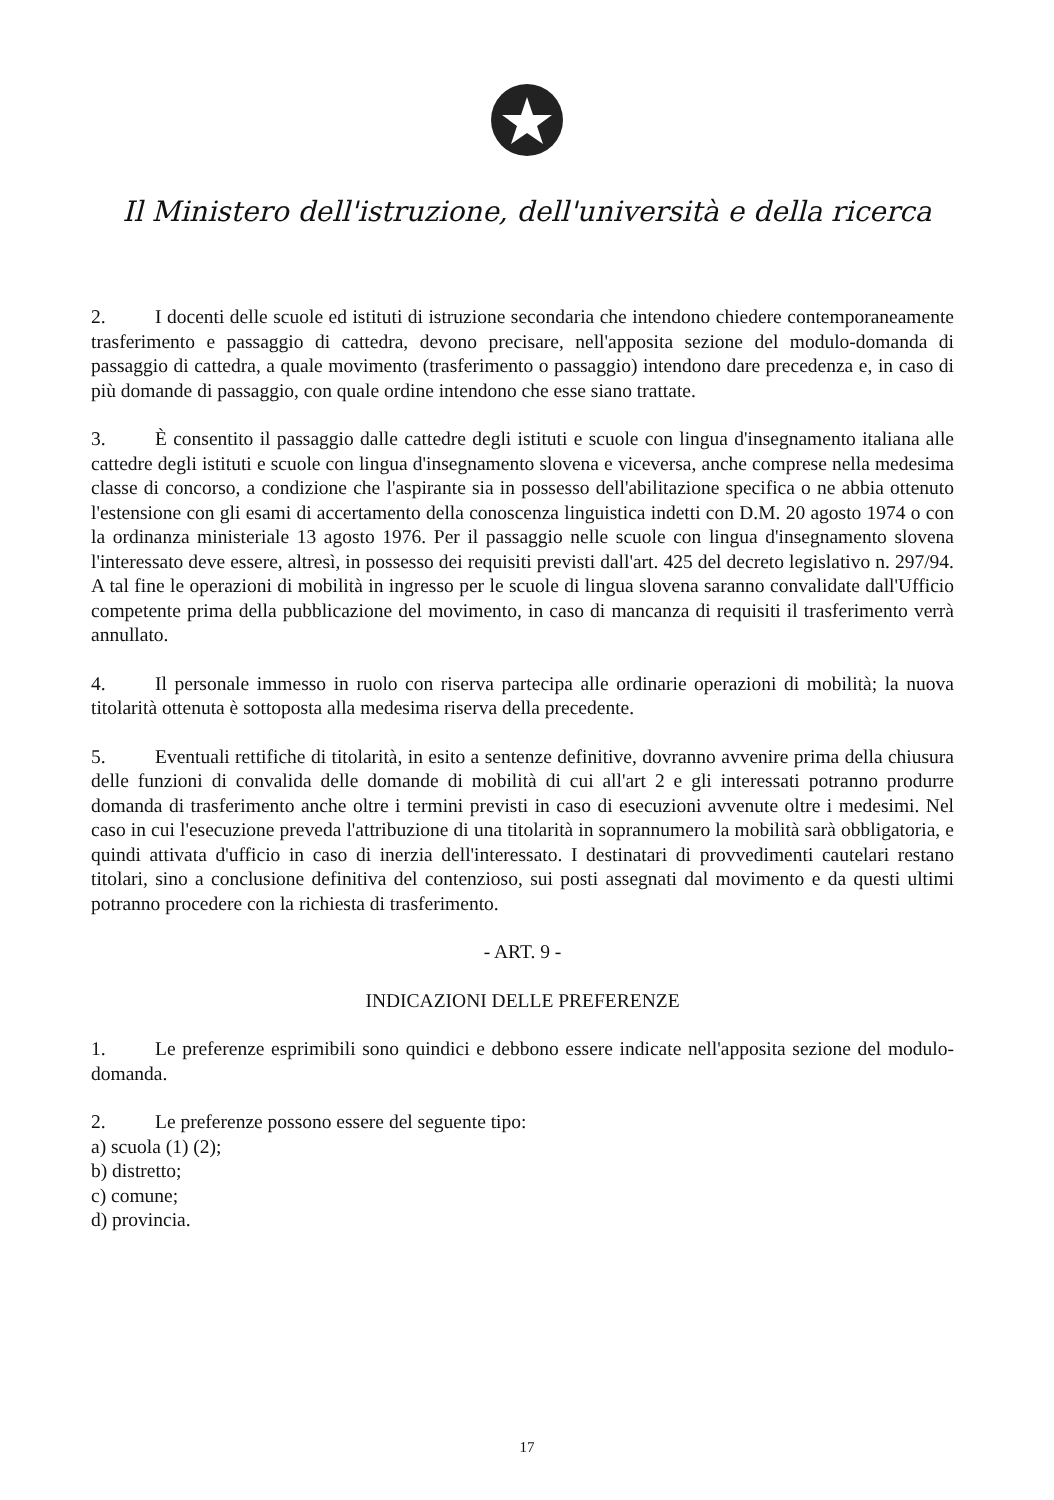Il Ministero dell'istruzione, dell'università e della ricerca
2. I docenti delle scuole ed istituti di istruzione secondaria che intendono chiedere contemporaneamente trasferimento e passaggio di cattedra, devono precisare, nell'apposita sezione del modulo-domanda di passaggio di cattedra, a quale movimento (trasferimento o passaggio) intendono dare precedenza e, in caso di più domande di passaggio, con quale ordine intendono che esse siano trattate.
3. È consentito il passaggio dalle cattedre degli istituti e scuole con lingua d'insegnamento italiana alle cattedre degli istituti e scuole con lingua d'insegnamento slovena e viceversa, anche comprese nella medesima classe di concorso, a condizione che l'aspirante sia in possesso dell'abilitazione specifica o ne abbia ottenuto l'estensione con gli esami di accertamento della conoscenza linguistica indetti con D.M. 20 agosto 1974 o con la ordinanza ministeriale 13 agosto 1976. Per il passaggio nelle scuole con lingua d'insegnamento slovena l'interessato deve essere, altresì, in possesso dei requisiti previsti dall'art. 425 del decreto legislativo n. 297/94. A tal fine le operazioni di mobilità in ingresso per le scuole di lingua slovena saranno convalidate dall'Ufficio competente prima della pubblicazione del movimento, in caso di mancanza di requisiti il trasferimento verrà annullato.
4. Il personale immesso in ruolo con riserva partecipa alle ordinarie operazioni di mobilità; la nuova titolarità ottenuta è sottoposta alla medesima riserva della precedente.
5. Eventuali rettifiche di titolarità, in esito a sentenze definitive, dovranno avvenire prima della chiusura delle funzioni di convalida delle domande di mobilità di cui all'art 2 e gli interessati potranno produrre domanda di trasferimento anche oltre i termini previsti in caso di esecuzioni avvenute oltre i medesimi. Nel caso in cui l'esecuzione preveda l'attribuzione di una titolarità in soprannumero la mobilità sarà obbligatoria, e quindi attivata d'ufficio in caso di inerzia dell'interessato. I destinatari di provvedimenti cautelari restano titolari, sino a conclusione definitiva del contenzioso, sui posti assegnati dal movimento e da questi ultimi potranno procedere con la richiesta di trasferimento.
- ART. 9 -
INDICAZIONI DELLE PREFERENZE
1. Le preferenze esprimibili sono quindici e debbono essere indicate nell'apposita sezione del modulo-domanda.
2. Le preferenze possono essere del seguente tipo:
a) scuola (1) (2);
b) distretto;
c) comune;
d) provincia.
17